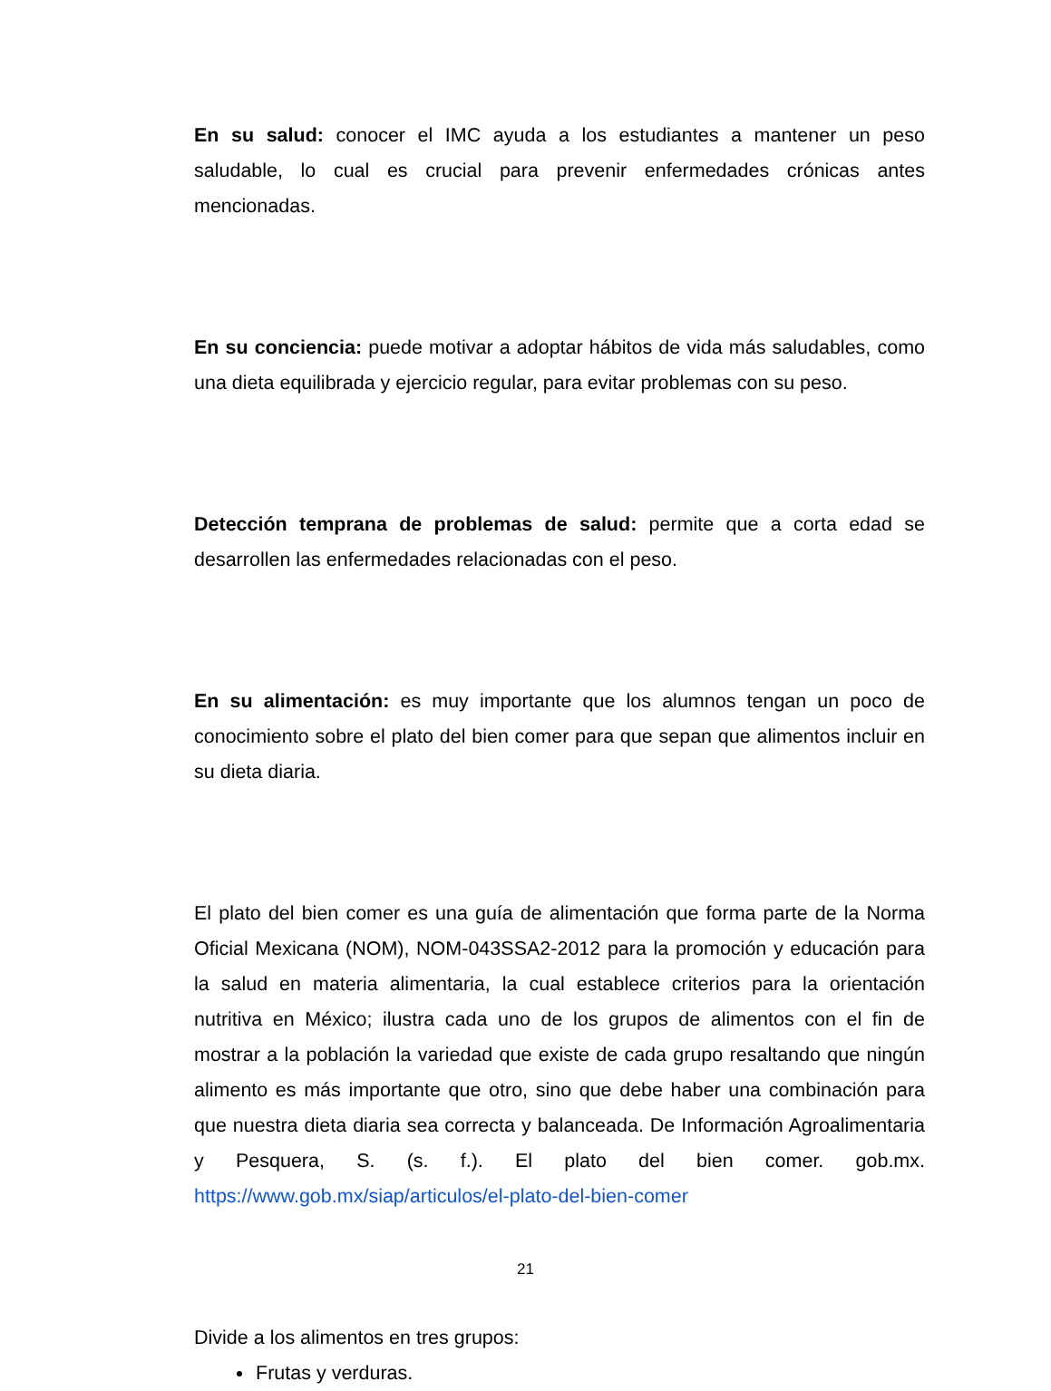En su salud: conocer el IMC ayuda a los estudiantes a mantener un peso saludable, lo cual es crucial para prevenir enfermedades crónicas antes mencionadas.
En su conciencia: puede motivar a adoptar hábitos de vida más saludables, como una dieta equilibrada y ejercicio regular, para evitar problemas con su peso.
Detección temprana de problemas de salud: permite que a corta edad se desarrollen las enfermedades relacionadas con el peso.
En su alimentación: es muy importante que los alumnos tengan un poco de conocimiento sobre el plato del bien comer para que sepan que alimentos incluir en su dieta diaria.
El plato del bien comer es una guía de alimentación que forma parte de la Norma Oficial Mexicana (NOM), NOM-043SSA2-2012 para la promoción y educación para la salud en materia alimentaria, la cual establece criterios para la orientación nutritiva en México; ilustra cada uno de los grupos de alimentos con el fin de mostrar a la población la variedad que existe de cada grupo resaltando que ningún alimento es más importante que otro, sino que debe haber una combinación para que nuestra dieta diaria sea correcta y balanceada. De Información Agroalimentaria y Pesquera, S. (s. f.). El plato del bien comer. gob.mx. https://www.gob.mx/siap/articulos/el-plato-del-bien-comer
Divide a los alimentos en tres grupos:
Frutas y verduras.
21